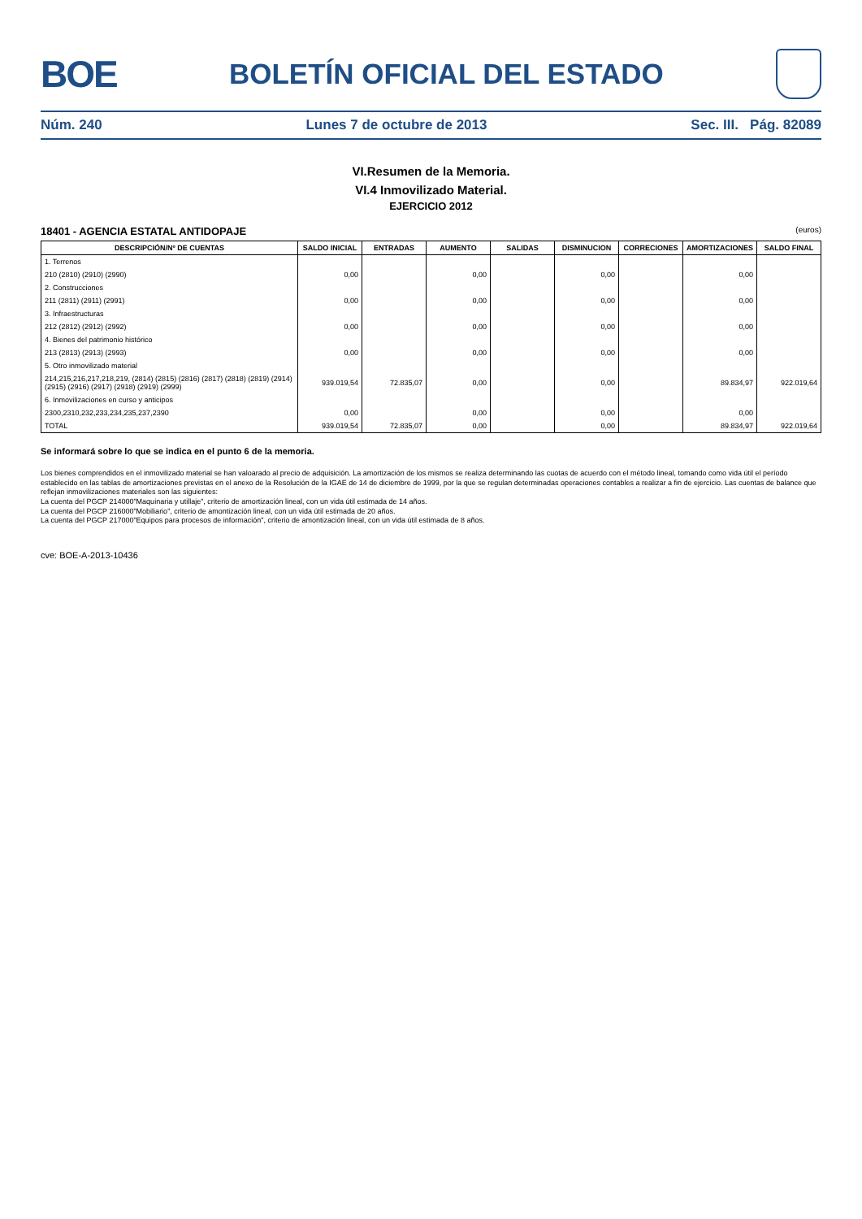BOE
BOLETÍN OFICIAL DEL ESTADO
Núm. 240 Lunes 7 de octubre de 2013 Sec. III. Pág. 82089
VI.Resumen de la Memoria.
VI.4 Inmovilizado Material.
EJERCICIO 2012
18401 - AGENCIA ESTATAL ANTIDOPAJE (euros)
| DESCRIPCIÓN/Nº DE CUENTAS | SALDO INICIAL | ENTRADAS | AUMENTO | SALIDAS | DISMINUCION | CORRECIONES | AMORTIZACIONES | SALDO FINAL |
| --- | --- | --- | --- | --- | --- | --- | --- | --- |
| 1. Terrenos | | | | | | | | |
| 210 (2810) (2910) (2990) | 0,00 | | 0,00 | | 0,00 | | 0,00 | |
| 2. Construcciones | | | | | | | | |
| 211 (2811) (2911) (2991) | 0,00 | | 0,00 | | 0,00 | | 0,00 | |
| 3. Infraestructuras | | | | | | | | |
| 212 (2812) (2912) (2992) | 0,00 | | 0,00 | | 0,00 | | 0,00 | |
| 4. Bienes del patrimonio histórico | | | | | | | | |
| 213 (2813) (2913) (2993) | 0,00 | | 0,00 | | 0,00 | | 0,00 | |
| 5. Otro inmovilizado material | | | | | | | | |
| 214,215,216,217,218,219, (2814) (2815) (2816) (2817) (2818) (2819) (2914) (2915) (2916) (2917) (2918) (2919) (2999) | 939.019,54 | 72.835,07 | 0,00 | | 0,00 | | 89.834,97 | 922.019,64 |
| 6. Inmovilizaciones en curso y anticipos | | | | | | | | |
| 2300,2310,232,233,234,235,237,2390 | 0,00 | | 0,00 | | 0,00 | | 0,00 | |
| TOTAL | 939.019,54 | 72.835,07 | 0,00 | | 0,00 | | 89.834,97 | 922.019,64 |
Se informará sobre lo que se indica en el punto 6 de la memoria.
Los bienes comprendidos en el inmovilizado material se han valoarado al precio de adquisición. La amortización de los mismos se realiza determinando las cuotas de acuerdo con el método lineal, tomando como vida útil el período establecido en las tablas de amortizaciones previstas en el anexo de la Resolución de la IGAE de 14 de diciembre de 1999, por la que se regulan determinadas operaciones contables a realizar a fin de ejercicio. Las cuentas de balance que reflejan inmovilizaciones materiales son las siguientes:
La cuenta del PGCP 214000"Maquinaria y utillaje", criterio de amortización lineal, con un vida útil estimada de 14 años.
La cuenta del PGCP 216000"Mobiliario", criterio de amontización lineal, con un vida útil estimada de 20 años.
La cuenta del PGCP 217000"Equipos para procesos de información", criterio de amontización lineal, con un vida útil estimada de 8 años.
cve: BOE-A-2013-10436